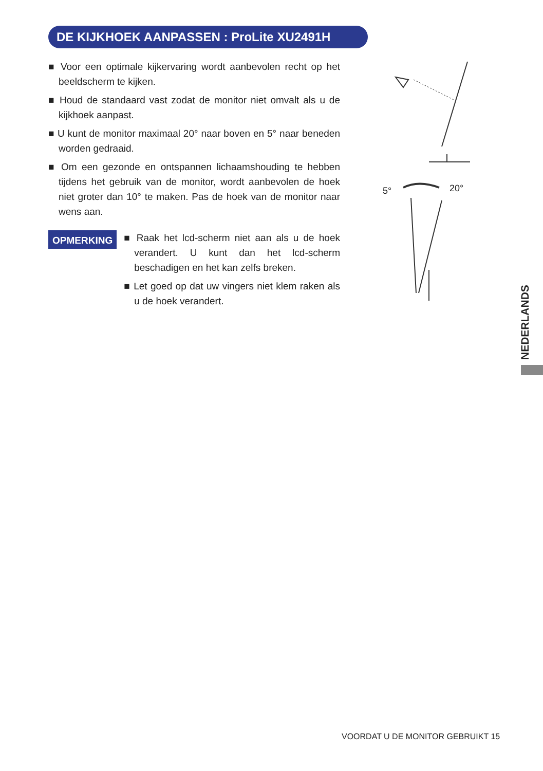DE KIJKHOEK AANPASSEN : ProLite XU2491H
■ Voor een optimale kijkervaring wordt aanbevolen recht op het beeldscherm te kijken.
■ Houd de standaard vast zodat de monitor niet omvalt als u de kijkhoek aanpast.
■ U kunt de monitor maximaal 20° naar boven en 5° naar beneden worden gedraaid.
■ Om een gezonde en ontspannen lichaamshouding te hebben tijdens het gebruik van de monitor, wordt aanbevolen de hoek niet groter dan 10° te maken. Pas de hoek van de monitor naar wens aan.
OPMERKING
■ Raak het lcd-scherm niet aan als u de hoek verandert. U kunt dan het lcd-scherm beschadigen en het kan zelfs breken.
■ Let goed op dat uw vingers niet klem raken als u de hoek verandert.
5°
20°
NEDERLANDS
VOORDAT U DE MONITOR GEBRUIKT 15